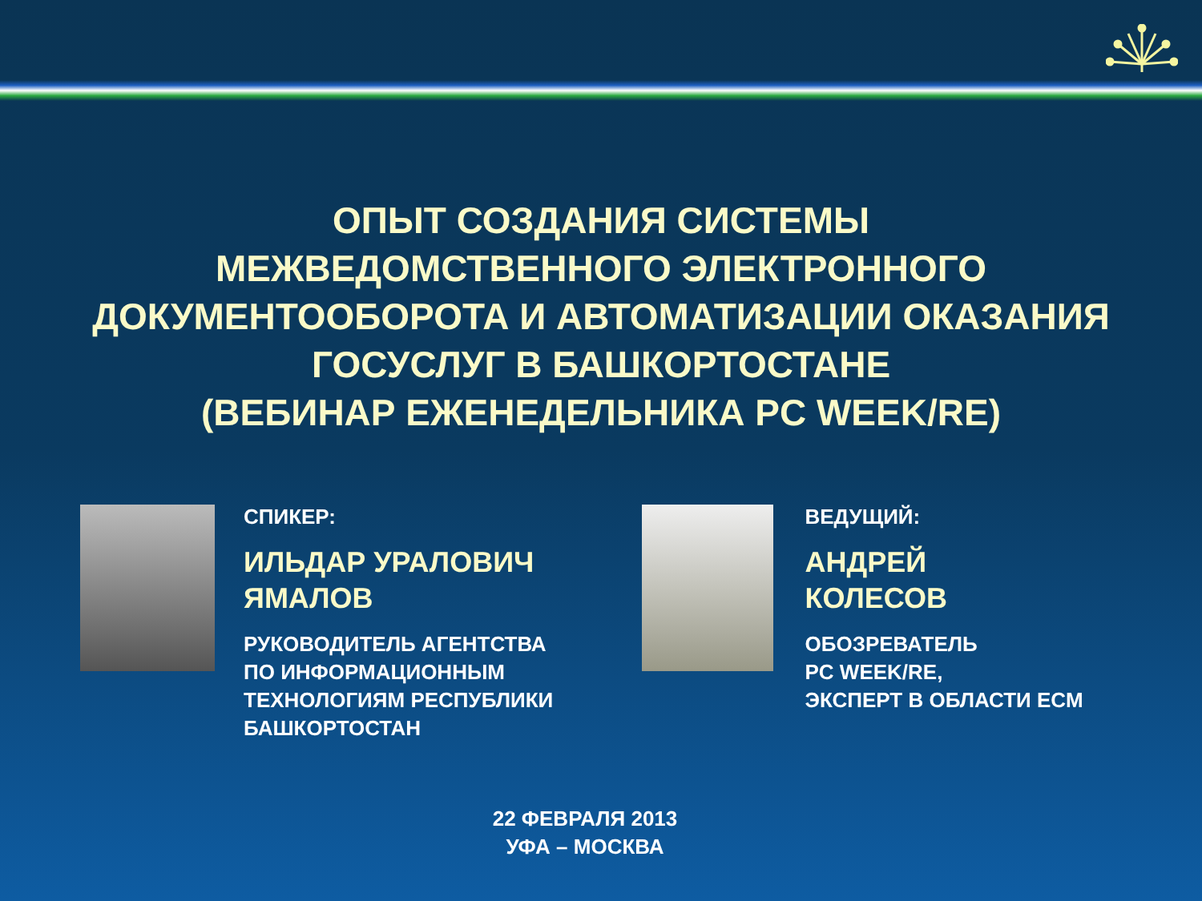ОПЫТ СОЗДАНИЯ СИСТЕМЫ
МЕЖВЕДОМСТВЕННОГО ЭЛЕКТРОННОГО
ДОКУМЕНТООБОРОТА И АВТОМАТИЗАЦИИ ОКАЗАНИЯ
ГОСУСЛУГ В БАШКОРТОСТАНЕ
(ВЕБИНАР ЕЖЕНЕДЕЛЬНИКА PC WEEK/RE)
СПИКЕР:
ИЛЬДАР УРАЛОВИЧ
ЯМАЛОВ
РУКОВОДИТЕЛЬ АГЕНТСТВА
ПО ИНФОРМАЦИОННЫМ
ТЕХНОЛОГИЯМ РЕСПУБЛИКИ
БАШКОРТОСТАН
ВЕДУЩИЙ:
АНДРЕЙ
КОЛЕСОВ
ОБОЗРЕВАТЕЛЬ
PC WEEK/RE,
ЭКСПЕРТ В ОБЛАСТИ ECM
22 ФЕВРАЛЯ 2013
УФА – МОСКВА